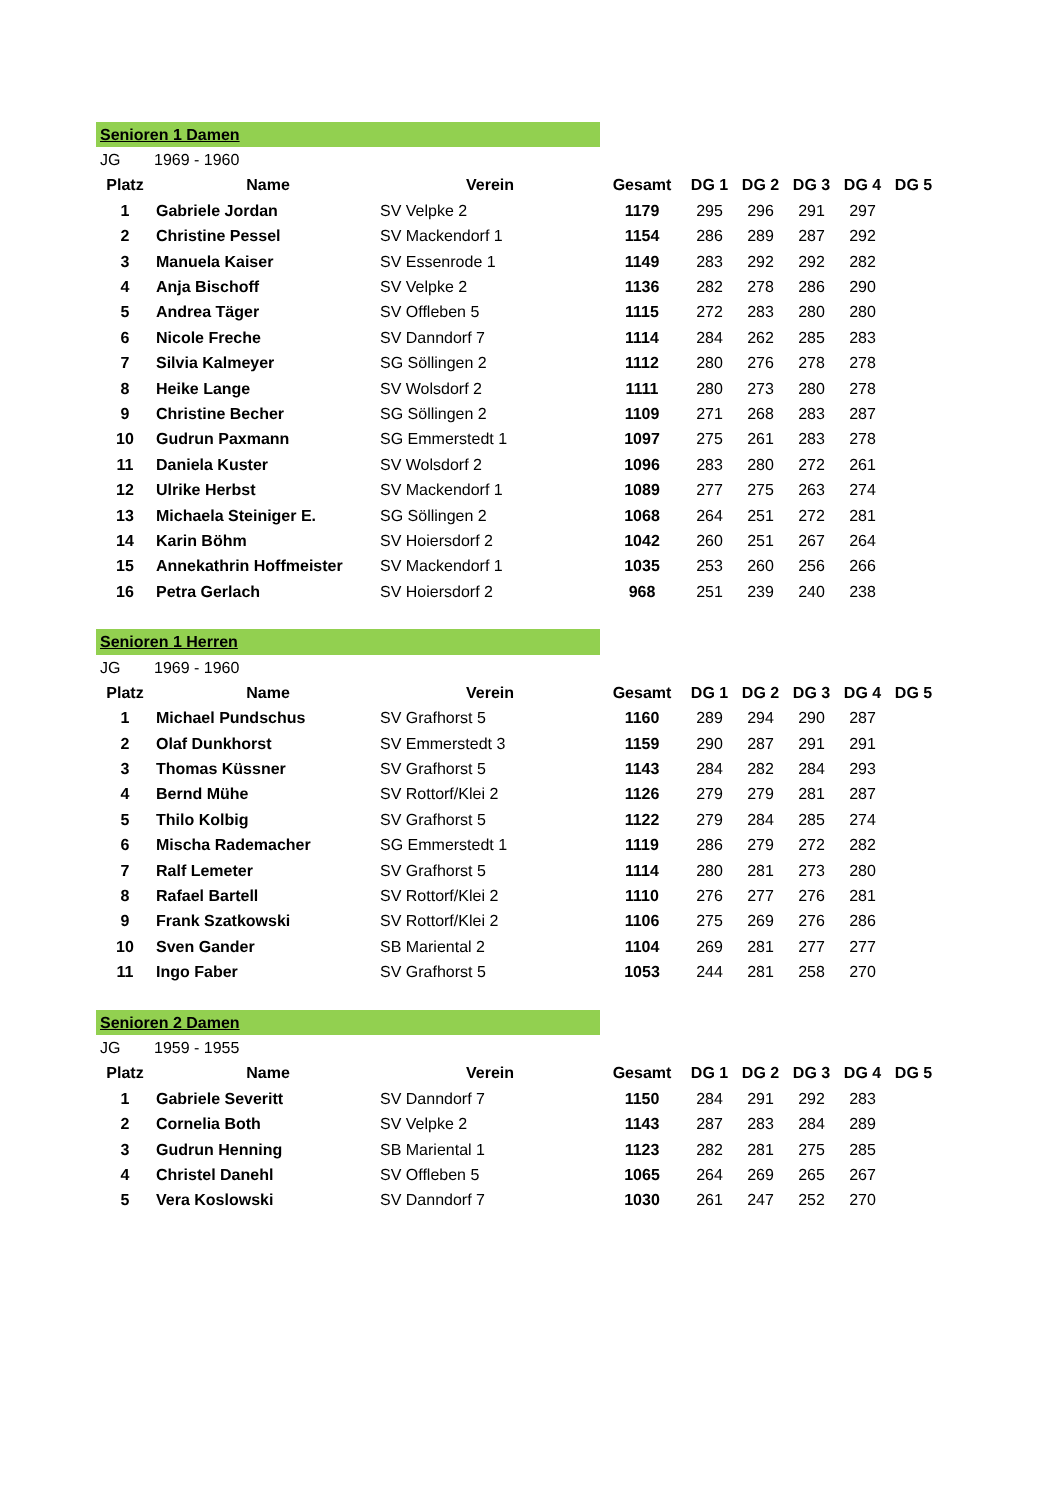| Senioren 1 Damen | | | | | | | | |
| JG | 1969 - 1960 | | | | | | | |
| Platz | Name | Verein | Gesamt | DG 1 | DG 2 | DG 3 | DG 4 | DG 5 |
| 1 | Gabriele Jordan | SV Velpke 2 | 1179 | 295 | 296 | 291 | 297 | |
| 2 | Christine Pessel | SV Mackendorf 1 | 1154 | 286 | 289 | 287 | 292 | |
| 3 | Manuela Kaiser | SV Essenrode 1 | 1149 | 283 | 292 | 292 | 282 | |
| 4 | Anja Bischoff | SV Velpke 2 | 1136 | 282 | 278 | 286 | 290 | |
| 5 | Andrea Täger | SV Off­leben 5 | 1115 | 272 | 283 | 280 | 280 | |
| 6 | Nicole Freche | SV Danndorf 7 | 1114 | 284 | 262 | 285 | 283 | |
| 7 | Silvia Kalmeyer | SG Söllingen 2 | 1112 | 280 | 276 | 278 | 278 | |
| 8 | Heike Lange | SV Wolsdorf 2 | 1111 | 280 | 273 | 280 | 278 | |
| 9 | Christine Becher | SG Söllingen 2 | 1109 | 271 | 268 | 283 | 287 | |
| 10 | Gudrun Paxmann | SG Emmerstedt 1 | 1097 | 275 | 261 | 283 | 278 | |
| 11 | Daniela Kuster | SV Wolsdorf 2 | 1096 | 283 | 280 | 272 | 261 | |
| 12 | Ulrike Herbst | SV Mackendorf 1 | 1089 | 277 | 275 | 263 | 274 | |
| 13 | Michaela Steiniger E. | SG Söllingen 2 | 1068 | 264 | 251 | 272 | 281 | |
| 14 | Karin Böhm | SV Hoiersdorf 2 | 1042 | 260 | 251 | 267 | 264 | |
| 15 | Annekathrin Hoffmeister | SV Mackendorf 1 | 1035 | 253 | 260 | 256 | 266 | |
| 16 | Petra Gerlach | SV Hoiersdorf 2 | 968 | 251 | 239 | 240 | 238 | |
| Senioren 1 Herren | | | | | | | | |
| JG | 1969 - 1960 | | | | | | | |
| Platz | Name | Verein | Gesamt | DG 1 | DG 2 | DG 3 | DG 4 | DG 5 |
| 1 | Michael Pundschus | SV Grafhorst 5 | 1160 | 289 | 294 | 290 | 287 | |
| 2 | Olaf Dunkhorst | SV Emmerstedt 3 | 1159 | 290 | 287 | 291 | 291 | |
| 3 | Thomas Küssner | SV Grafhorst 5 | 1143 | 284 | 282 | 284 | 293 | |
| 4 | Bernd Mühe | SV Rottorf/Klei 2 | 1126 | 279 | 279 | 281 | 287 | |
| 5 | Thilo Kolbig | SV Grafhorst 5 | 1122 | 279 | 284 | 285 | 274 | |
| 6 | Mischa Rademacher | SG Emmerstedt 1 | 1119 | 286 | 279 | 272 | 282 | |
| 7 | Ralf Lemeter | SV Grafhorst 5 | 1114 | 280 | 281 | 273 | 280 | |
| 8 | Rafael Bartell | SV Rottorf/Klei 2 | 1110 | 276 | 277 | 276 | 281 | |
| 9 | Frank Szatkowski | SV Rottorf/Klei 2 | 1106 | 275 | 269 | 276 | 286 | |
| 10 | Sven Gander | SB Mariental 2 | 1104 | 269 | 281 | 277 | 277 | |
| 11 | Ingo Faber | SV Grafhorst 5 | 1053 | 244 | 281 | 258 | 270 | |
| Senioren 2 Damen | | | | | | | | |
| JG | 1959 - 1955 | | | | | | | |
| Platz | Name | Verein | Gesamt | DG 1 | DG 2 | DG 3 | DG 4 | DG 5 |
| 1 | Gabriele Severitt | SV Danndorf 7 | 1150 | 284 | 291 | 292 | 283 | |
| 2 | Cornelia Both | SV Velpke 2 | 1143 | 287 | 283 | 284 | 289 | |
| 3 | Gudrun Henning | SB Mariental 1 | 1123 | 282 | 281 | 275 | 285 | |
| 4 | Christel Danehl | SV Offleben 5 | 1065 | 264 | 269 | 265 | 267 | |
| 5 | Vera Koslowski | SV Danndorf 7 | 1030 | 261 | 247 | 252 | 270 | |